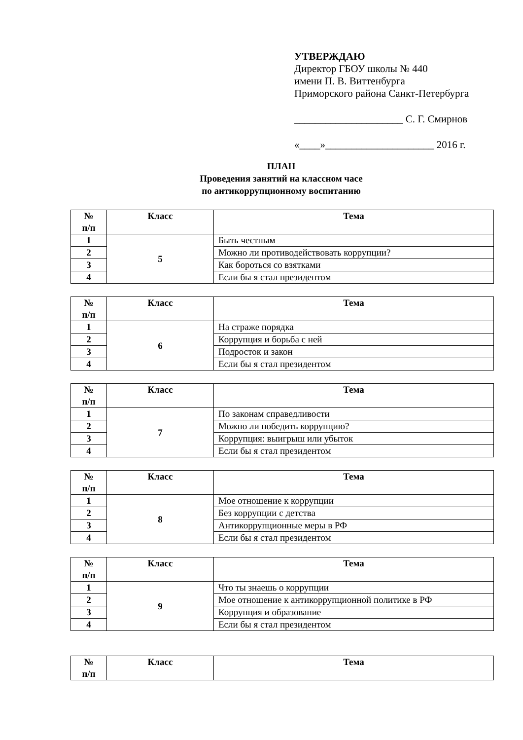УТВЕРЖДАЮ
Директор ГБОУ школы № 440
имени П. В. Виттенбурга
Приморского района Санкт-Петербурга
_____________________ С. Г. Смирнов
«____»_____________________ 2016 г.
ПЛАН
Проведения занятий на классном часе
по антикоррупционному воспитанию
| № п/п | Класс | Тема |
| --- | --- | --- |
| 1 | 5 | Быть честным |
| 2 | | Можно ли противодействовать коррупции? |
| 3 | | Как бороться со взятками |
| 4 | | Если бы я стал президентом |
| № п/п | Класс | Тема |
| --- | --- | --- |
| 1 | 6 | На страже порядка |
| 2 | | Коррупция и борьба с ней |
| 3 | | Подросток и закон |
| 4 | | Если бы я стал президентом |
| № п/п | Класс | Тема |
| --- | --- | --- |
| 1 | 7 | По законам справедливости |
| 2 | | Можно ли победить коррупцию? |
| 3 | | Коррупция: выигрыш или убыток |
| 4 | | Если бы я стал президентом |
| № п/п | Класс | Тема |
| --- | --- | --- |
| 1 | 8 | Мое отношение к коррупции |
| 2 | | Без коррупции с детства |
| 3 | | Антикоррупционные меры в РФ |
| 4 | | Если бы я стал президентом |
| № п/п | Класс | Тема |
| --- | --- | --- |
| 1 | 9 | Что ты знаешь о коррупции |
| 2 | | Мое отношение к антикоррупционной политике в РФ |
| 3 | | Коррупция и образование |
| 4 | | Если бы я стал президентом |
| № п/п | Класс | Тема |
| --- | --- | --- |